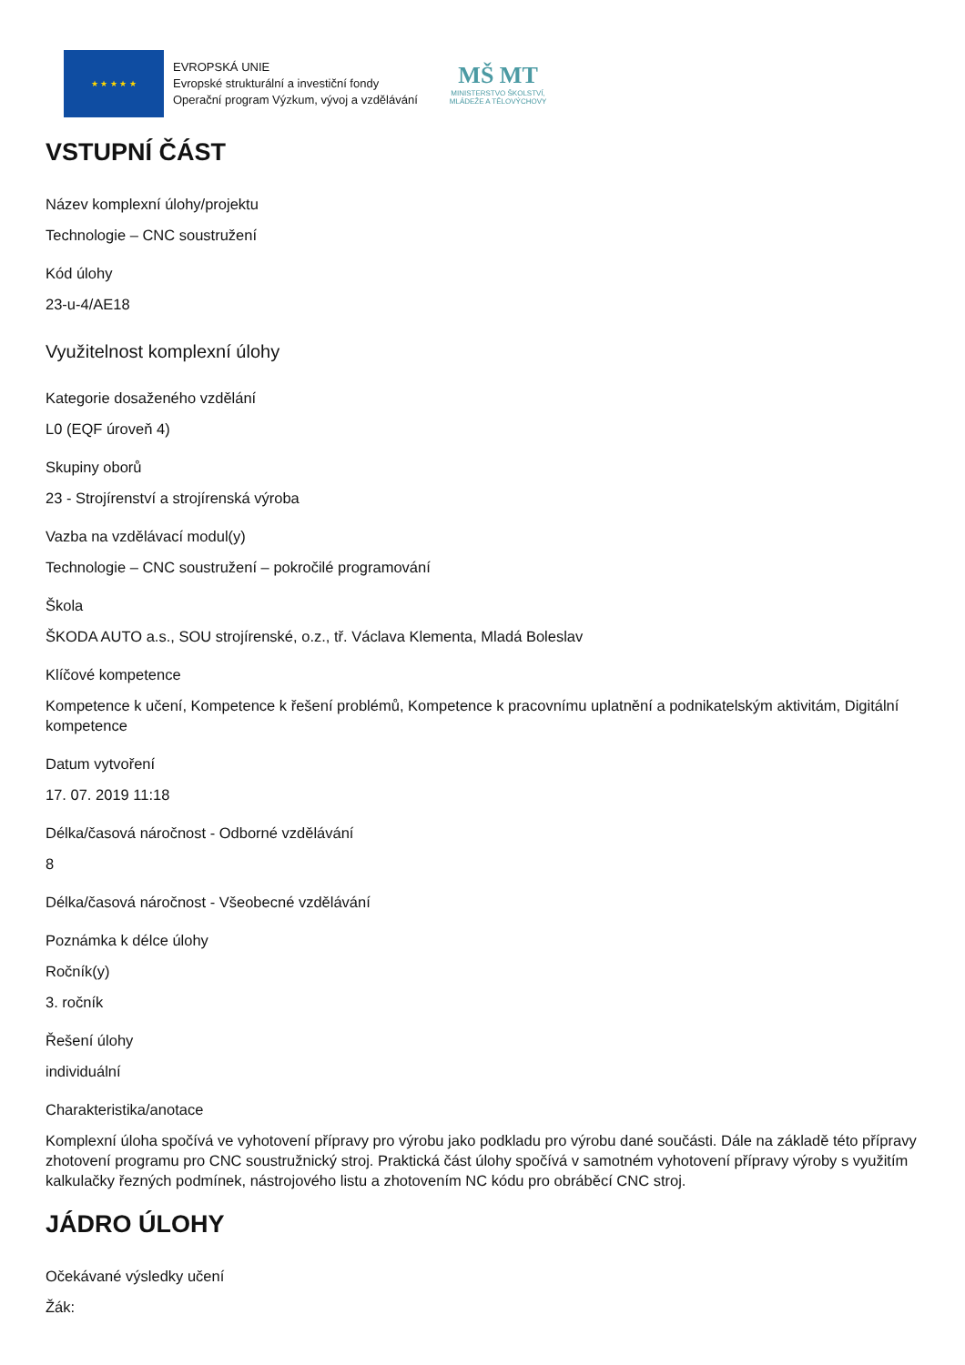★ ★ ★ ★ ★
EVROPSKÁ UNIE
Evropské strukturální a investiční fondy
Operační program Výzkum, vývoj a vzdělávání
MŠ MT
MINISTERSTVO ŠKOLSTVÍ,
MLÁDEŽE A TĚLOVÝCHOVY
VSTUPNÍ ČÁST
Název komplexní úlohy/projektu
Technologie – CNC soustružení
Kód úlohy
23-u-4/AE18
Využitelnost komplexní úlohy
Kategorie dosaženého vzdělání
L0 (EQF úroveň 4)
Skupiny oborů
23 - Strojírenství a strojírenská výroba
Vazba na vzdělávací modul(y)
Technologie – CNC soustružení – pokročilé programování
Škola
ŠKODA AUTO a.s., SOU strojírenské, o.z., tř. Václava Klementa, Mladá Boleslav
Klíčové kompetence
Kompetence k učení, Kompetence k řešení problémů, Kompetence k pracovnímu uplatnění a podnikatelským aktivitám, Digitální kompetence
Datum vytvoření
17. 07. 2019 11:18
Délka/časová náročnost - Odborné vzdělávání
8
Délka/časová náročnost - Všeobecné vzdělávání
Poznámka k délce úlohy
Ročník(y)
3. ročník
Řešení úlohy
individuální
Charakteristika/anotace
Komplexní úloha spočívá ve vyhotovení přípravy pro výrobu jako podkladu pro výrobu dané součásti. Dále na základě této přípravy zhotovení programu pro CNC soustružnický stroj. Praktická část úlohy spočívá v samotném vyhotovení přípravy výroby s využitím kalkulačky řezných podmínek, nástrojového listu a zhotovením NC kódu pro obráběcí CNC stroj.
JÁDRO ÚLOHY
Očekávané výsledky učení
Žák: